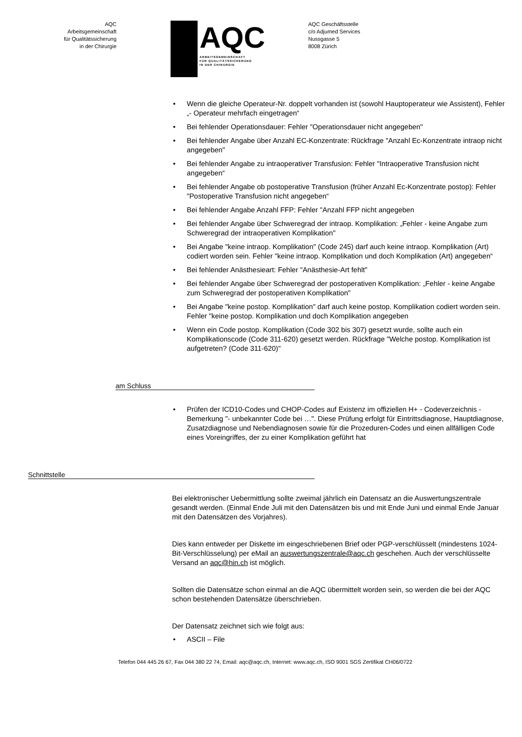AQC
Arbeitsgemeinschaft
für Qualitätssicherung
in der Chirurgie
AQC
ARBEITSGEMEINSCHAFT
FÜR QUALITÄTSSICHERUNG
IN DER CHIRURGIE
AQC Geschäftsstelle
c/o Adjumed Services
Nussgasse 5
8008 Zürich
• Wenn die gleiche Operateur-Nr. doppelt vorhanden ist (sowohl Hauptoperateur wie Assistent), Fehler „- Operateur mehrfach eingetragen“
• Bei fehlender Operationsdauer: Fehler "Operationsdauer nicht angegeben"
• Bei fehlender Angabe über Anzahl EC-Konzentrate: Rückfrage "Anzahl Ec-Konzentrate intraop nicht angegeben"
• Bei fehlender Angabe zu intraoperativer Transfusion: Fehler "Intraoperative Transfusion nicht angegeben“
• Bei fehlender Angabe ob postoperative Transfusion (früher Anzahl Ec-Konzentrate postop): Fehler "Postoperative Transfusion nicht angegeben“
• Bei fehlender Angabe Anzahl FFP: Fehler "Anzahl FFP nicht angegeben
• Bei fehlender Angabe über Schweregrad der intraop. Komplikation: „Fehler - keine Angabe zum Schweregrad der intraoperativen Komplikation"
• Bei Angabe "keine intraop. Komplikation" (Code 245) darf auch keine intraop. Komplikation (Art) codiert worden sein. Fehler "keine intraop. Komplikation und doch Komplikation (Art) angegeben“
• Bei fehlender Anästhesieart: Fehler "Anästhesie-Art fehlt"
• Bei fehlender Angabe über Schweregrad der postoperativen Komplikation: „Fehler - keine Angabe zum Schweregrad der postoperativen Komplikation"
• Bei Angabe "keine postop. Komplikation" darf auch keine postop. Komplikation codiert worden sein. Fehler "keine postop. Komplikation und doch Komplikation angegeben
• Wenn ein Code postop. Komplikation (Code 302 bis 307) gesetzt wurde, sollte auch ein Komplikationscode (Code 311-620) gesetzt werden. Rückfrage "Welche postop. Komplikation ist aufgetreten? (Code 311-620)"
am Schluss
• Prüfen der ICD10-Codes und CHOP-Codes auf Existenz im offiziellen H+ - Codeverzeichnis - Bemerkung "- unbekannter Code bei …". Diese Prüfung erfolgt für Eintrittsdiagnose, Hauptdiagnose, Zusatzdiagnose und Nebendiagnosen sowie für die Prozeduren-Codes und einen allfälligen Code eines Voreingriffes, der zu einer Komplikation geführt hat
Schnittstelle
Bei elektronischer Uebermittlung sollte zweimal jährlich ein Datensatz an die Auswertungszentrale gesandt werden. (Einmal Ende Juli mit den Datensätzen bis und mit Ende Juni und einmal Ende Januar mit den Datensätzen des Vorjahres).
Dies kann entweder per Diskette im eingeschriebenen Brief oder PGP-verschlüsselt (mindestens 1024-Bit-Verschlüsselung) per eMail an auswertungszentrale@aqc.ch geschehen. Auch der verschlüsselte Versand an aqc@hin.ch ist möglich.
Sollten die Datensätze schon einmal an die AQC übermittelt worden sein, so werden die bei der AQC schon bestehenden Datensätze überschrieben.
Der Datensatz zeichnet sich wie folgt aus:
• ASCII – File
Telefon 044 445 26 67, Fax 044 380 22 74, Email: aqc@aqc.ch, Internet: www.aqc.ch, ISO 9001 SGS Zertifikat CH06/0722